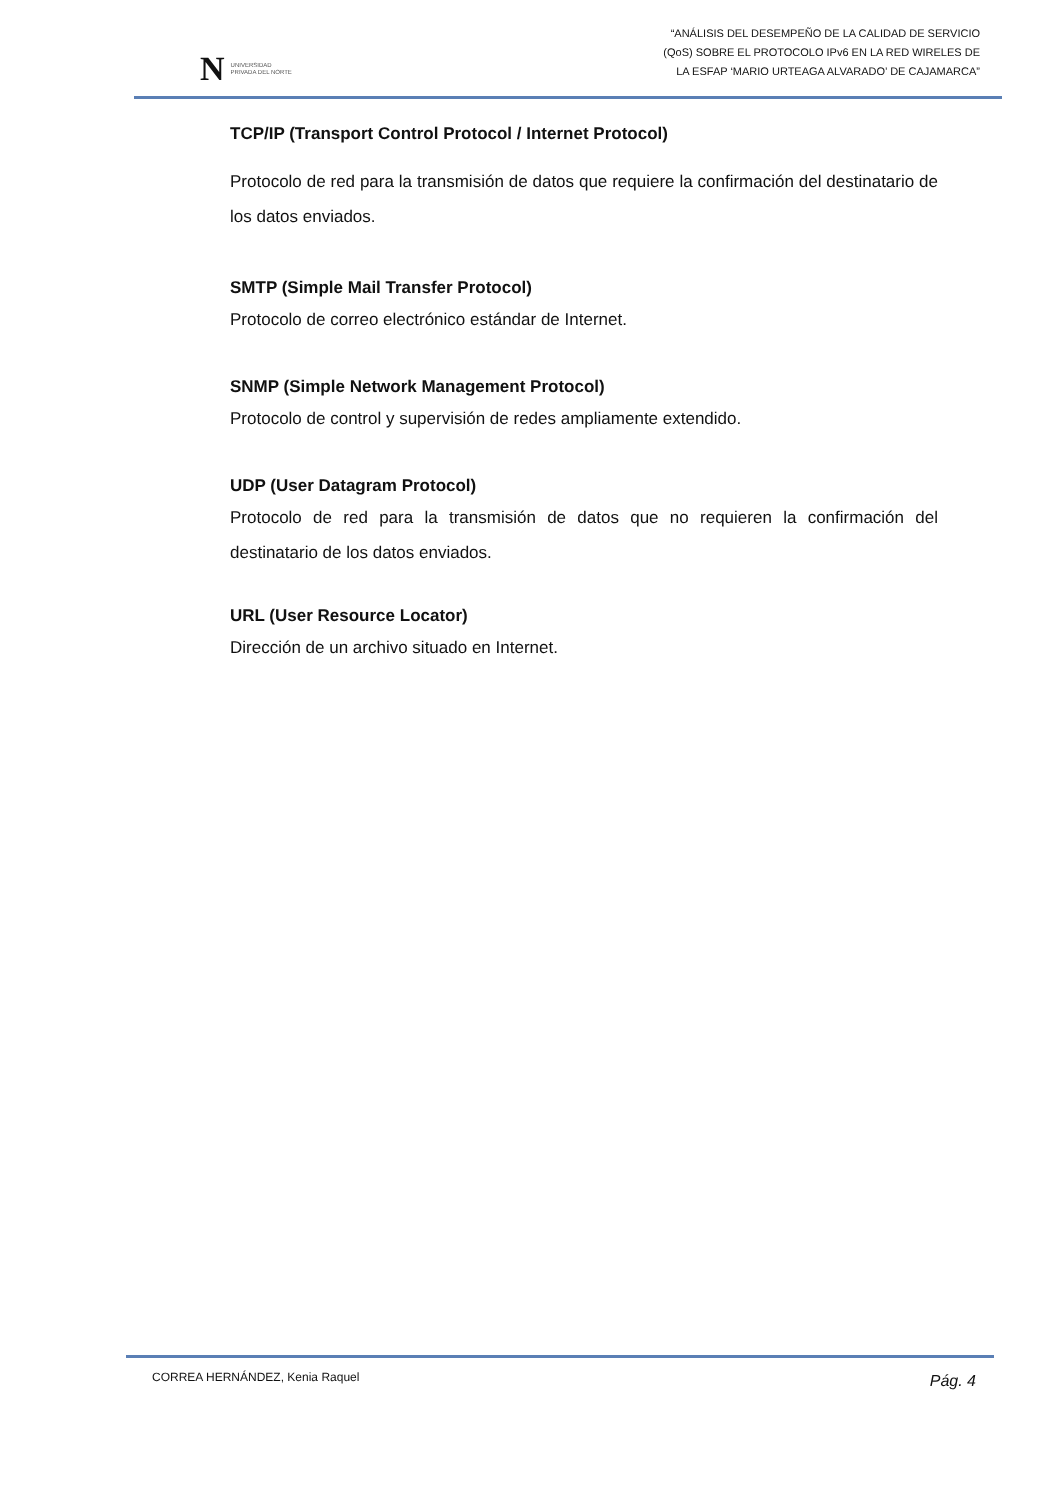N UNIVERSIDAD
PRIVADA DEL NORTE
“ANÁLISIS DEL DESEMPEÑO DE LA CALIDAD DE SERVICIO
(QoS) SOBRE EL PROTOCOLO IPv6 EN LA RED WIRELES DE
LA ESFAP ‘MARIO URTEAGA ALVARADO’ DE CAJAMARCA”
TCP/IP (Transport Control Protocol / Internet Protocol)
Protocolo de red para la transmisión de datos que requiere la confirmación del destinatario de los datos enviados.
SMTP (Simple Mail Transfer Protocol)
Protocolo de correo electrónico estándar de Internet.
SNMP (Simple Network Management Protocol)
Protocolo de control y supervisión de redes ampliamente extendido.
UDP (User Datagram Protocol)
Protocolo de red para la transmisión de datos que no requieren la confirmación del destinatario de los datos enviados.
URL (User Resource Locator)
Dirección de un archivo situado en Internet.
CORREA HERNÁNDEZ, Kenia Raquel Pág. 4